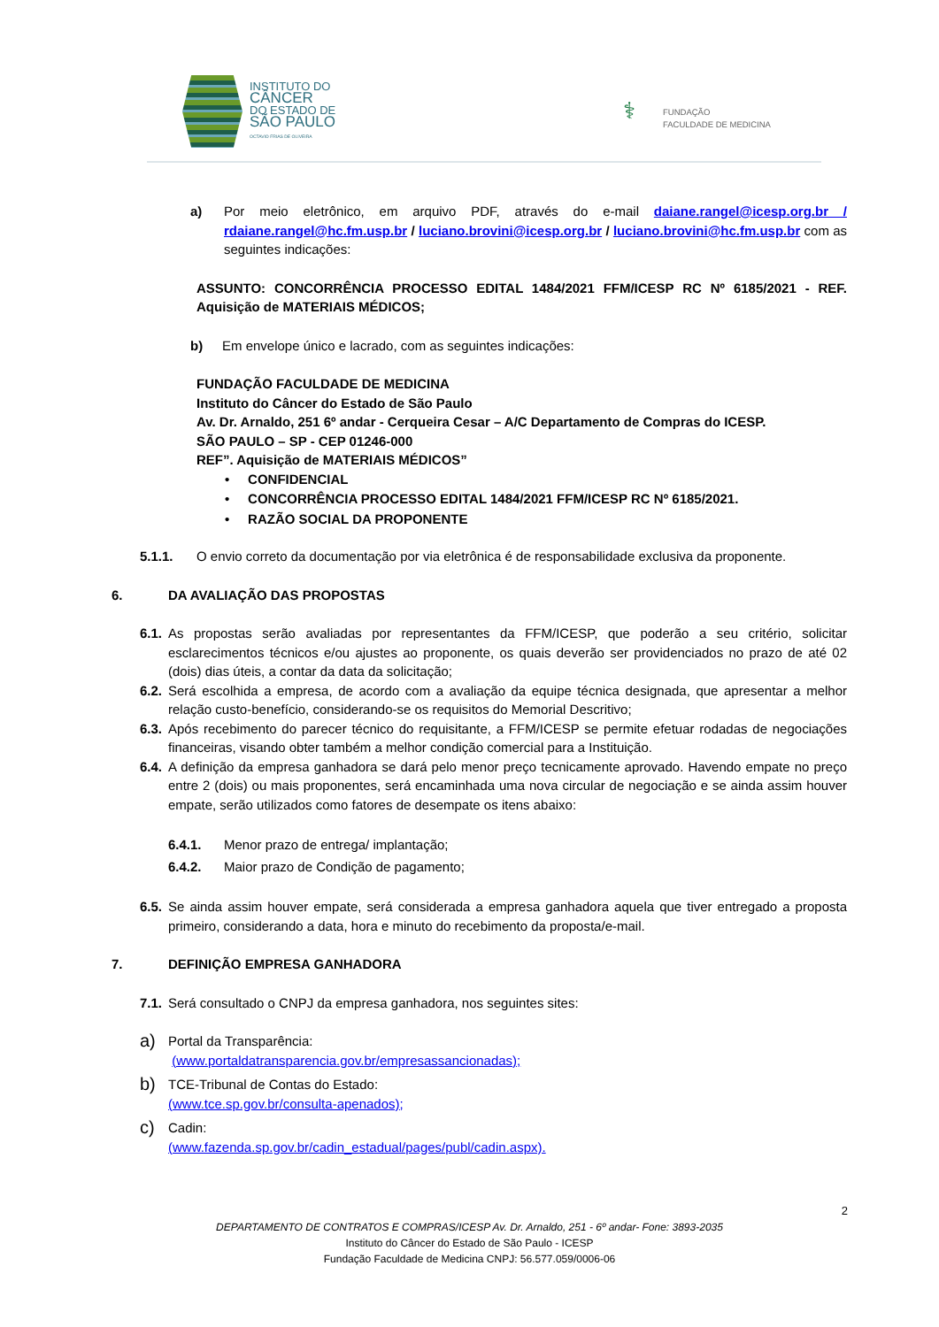INSTITUTO DO
CÂNCER
DO ESTADO DE
SÃO PAULO
OCTAVIO FRIAS DE OLIVEIRA
⚕ FUNDAÇÃO
FACULDADE DE MEDICINA
a) Por meio eletrônico, em arquivo PDF, através do e-mail daiane.rangel@icesp.org.br / rdaiane.rangel@hc.fm.usp.br / luciano.brovini@icesp.org.br / luciano.brovini@hc.fm.usp.br com as seguintes indicações:
ASSUNTO: CONCORRÊNCIA PROCESSO EDITAL 1484/2021 FFM/ICESP RC Nº 6185/2021 - REF. Aquisição de MATERIAIS MÉDICOS;
b) Em envelope único e lacrado, com as seguintes indicações:
FUNDAÇÃO FACULDADE DE MEDICINA
Instituto do Câncer do Estado de São Paulo
Av. Dr. Arnaldo, 251 6º andar - Cerqueira Cesar – A/C Departamento de Compras do ICESP.
SÃO PAULO – SP - CEP 01246-000
REF”. Aquisição de MATERIAIS MÉDICOS”
• CONFIDENCIAL
• CONCORRÊNCIA PROCESSO EDITAL 1484/2021 FFM/ICESP RC Nº 6185/2021.
• RAZÃO SOCIAL DA PROPONENTE
5.1.1. O envio correto da documentação por via eletrônica é de responsabilidade exclusiva da proponente.
6. DA AVALIAÇÃO DAS PROPOSTAS
6.1.
As propostas serão avaliadas por representantes da FFM/ICESP, que poderão a seu critério, solicitar esclarecimentos técnicos e/ou ajustes ao proponente, os quais deverão ser providenciados no prazo de até 02 (dois) dias úteis, a contar da data da solicitação;
6.2.
Será escolhida a empresa, de acordo com a avaliação da equipe técnica designada, que apresentar a melhor relação custo-benefício, considerando-se os requisitos do Memorial Descritivo;
6.3.
Após recebimento do parecer técnico do requisitante, a FFM/ICESP se permite efetuar rodadas de negociações financeiras, visando obter também a melhor condição comercial para a Instituição.
6.4.
A definição da empresa ganhadora se dará pelo menor preço tecnicamente aprovado. Havendo empate no preço entre 2 (dois) ou mais proponentes, será encaminhada uma nova circular de negociação e se ainda assim houver empate, serão utilizados como fatores de desempate os itens abaixo:
6.4.1. Menor prazo de entrega/ implantação;
6.4.2. Maior prazo de Condição de pagamento;
6.5.
Se ainda assim houver empate, será considerada a empresa ganhadora aquela que tiver entregado a proposta primeiro, considerando a data, hora e minuto do recebimento da proposta/e-mail.
7. DEFINIÇÃO EMPRESA GANHADORA
7.1. Será consultado o CNPJ da empresa ganhadora, nos seguintes sites:
a) Portal da Transparência:
(www.portaldatransparencia.gov.br/empresassancionadas);
b) TCE-Tribunal de Contas do Estado:
(www.tce.sp.gov.br/consulta-apenados);
c) Cadin:
(www.fazenda.sp.gov.br/cadin_estadual/pages/publ/cadin.aspx).
2
DEPARTAMENTO DE CONTRATOS E COMPRAS/ICESP Av. Dr. Arnaldo, 251 - 6º andar- Fone: 3893-2035
Instituto do Câncer do Estado de São Paulo - ICESP
Fundação Faculdade de Medicina CNPJ: 56.577.059/0006-06